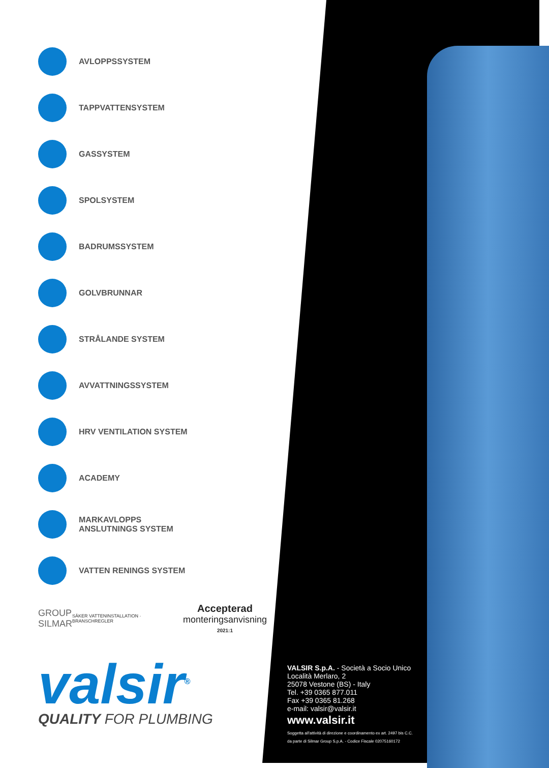AVLOPPSSYSTEM
TAPPVATTENSYSTEM
GASSYSTEM
SPOLSYSTEM
BADRUMSSYSTEM
GOLVBRUNNAR
STRÅLANDE SYSTEM
AVVATTNINGSSYSTEM
HRV VENTILATION SYSTEM
ACADEMY
MARKAVLOPPS
ANSLUTNINGS SYSTEM
VATTEN RENINGS SYSTEM
GROUP
SILMAR
SÄKER VATTENINSTALLATION · BRANSCHREGLER
Accepterad
monteringsanvisning
2021:1
valsir<sup>®</sup> QUALITY FOR PLUMBING
VALSIR S.p.A. - Società a Socio Unico
Località Merlaro, 2
25078 Vestone (BS) - Italy
Tel. +39 0365 877.011
Fax +39 0365 81.268
e-mail: valsir@valsir.it
www.valsir.it
Soggetta all'attività di direzione e coordinamento ex art. 2497 bis C.C.
da parte di Silmar Group S.p.A. - Codice Fiscale 02075160172